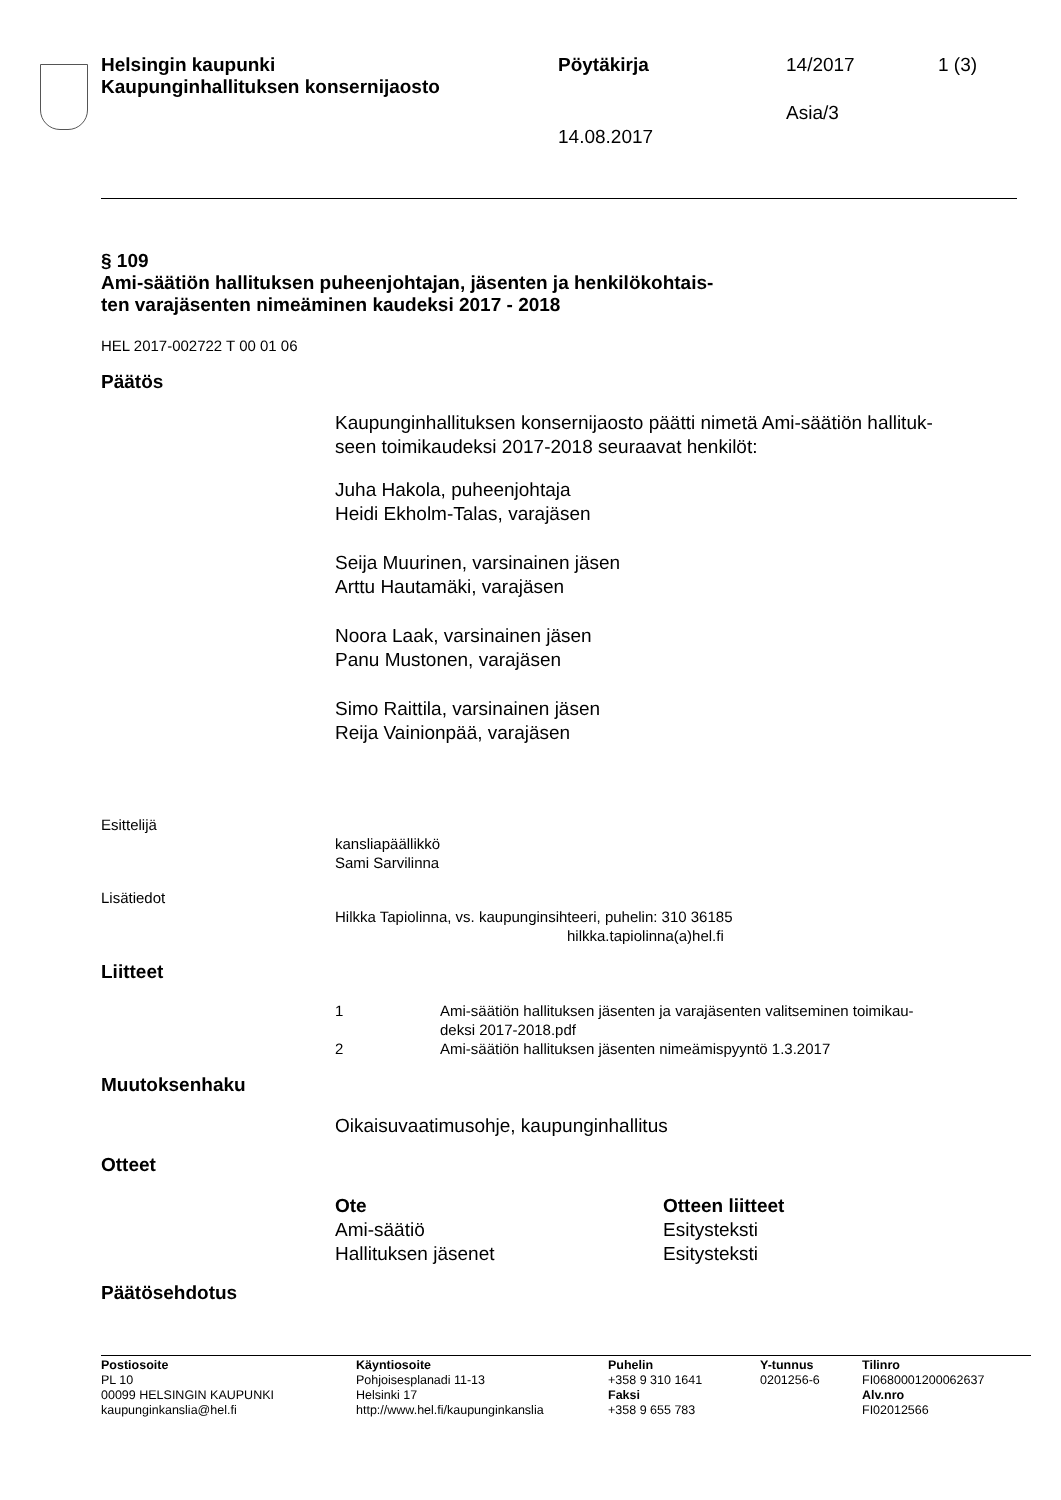Helsingin kaupunki
Kaupunginhallituksen konsernijaosto
Pöytäkirja 14/2017 1 (3)
Asia/3
14.08.2017
§ 109
Ami-säätiön hallituksen puheenjohtajan, jäsenten ja henkilökohtais-
ten varajäsenten nimeäminen kaudeksi 2017 - 2018
HEL 2017-002722 T 00 01 06
Päätös
Kaupunginhallituksen konsernijaosto päätti nimetä Ami-säätiön hallituk-
seen toimikaudeksi 2017-2018 seuraavat henkilöt:
Juha Hakola, puheenjohtaja
Heidi Ekholm-Talas, varajäsen
Seija Muurinen, varsinainen jäsen
Arttu Hautamäki, varajäsen
Noora Laak, varsinainen jäsen
Panu Mustonen, varajäsen
Simo Raittila, varsinainen jäsen
Reija Vainionpää, varajäsen
Esittelijä
kansliapäällikkö
Sami Sarvilinna
Lisätiedot
Hilkka Tapiolinna, vs. kaupunginsihteeri, puhelin: 310 36185
hilkka.tapiolinna(a)hel.fi
Liitteet
1 Ami-säätiön hallituksen jäsenten ja varajäsenten valitseminen toimikau-
deksi 2017-2018.pdf
2 Ami-säätiön hallituksen jäsenten nimeämispyyntö 1.3.2017
Muutoksenhaku
Oikaisuvaatimusohje, kaupunginhallitus
Otteet
Ote
Ami-säätiö
Hallituksen jäsenet
Otteen liitteet
Esitysteksti
Esitysteksti
Päätösehdotus
Postiosoite
PL 10
00099 HELSINGIN KAUPUNKI
kaupunginkanslia@hel.fi
Käyntiosoite
Pohjoisesplanadi 11-13
Helsinki 17
http://www.hel.fi/kaupunginkanslia
Puhelin
+358 9 310 1641
Faksi
+358 9 655 783
Y-tunnus
0201256-6
Tilinro
FI0680001200062637
Alv.nro
FI02012566